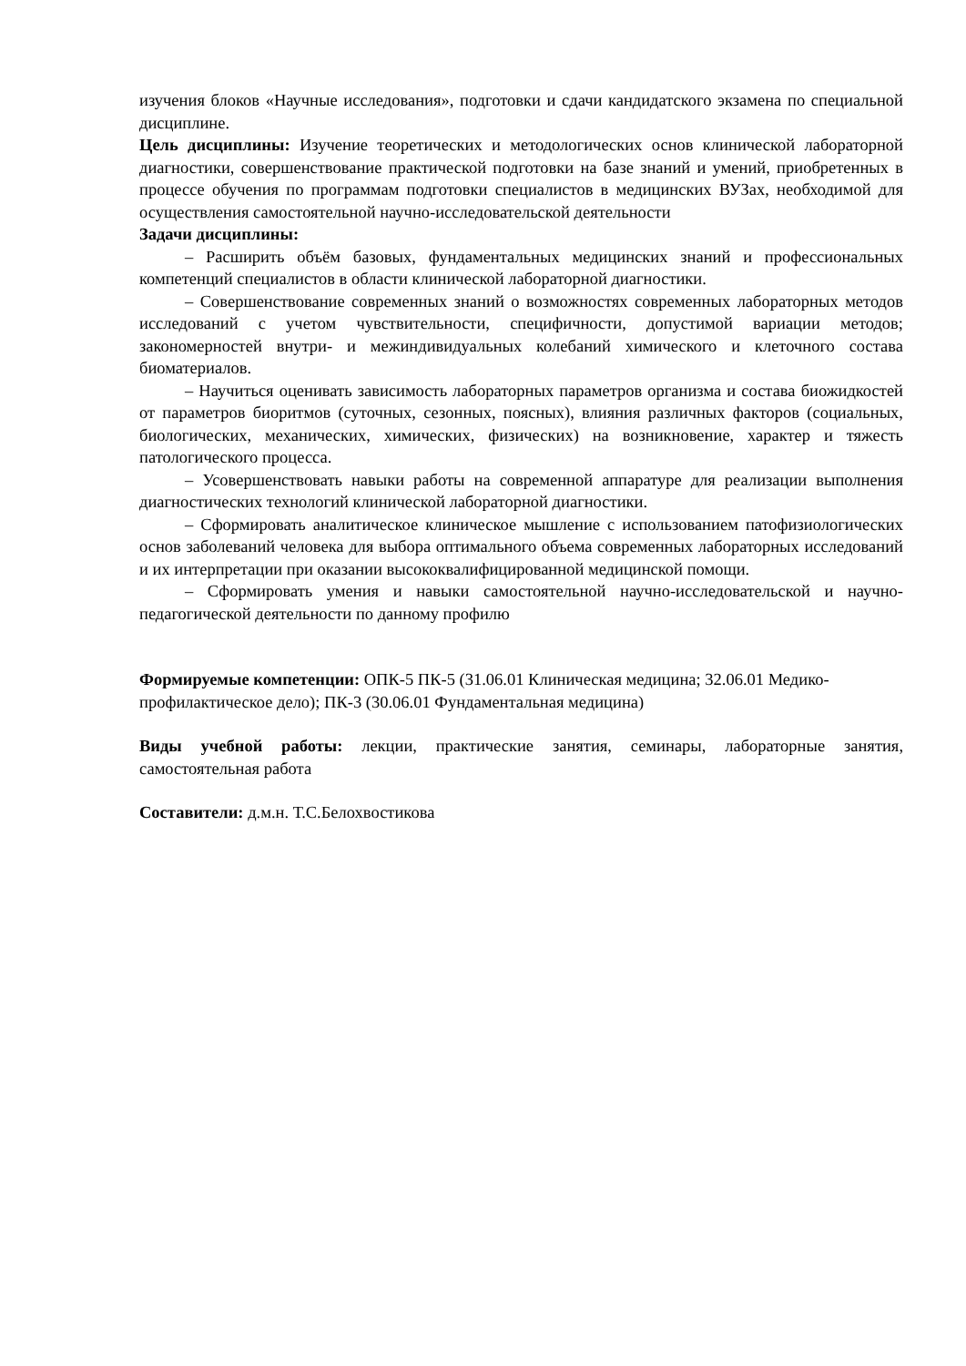изучения блоков «Научные исследования», подготовки и сдачи кандидатского экзамена по специальной дисциплине.
Цель дисциплины: Изучение теоретических и методологических основ клинической лабораторной диагностики, совершенствование практической подготовки на базе знаний и умений, приобретенных в процессе обучения по программам подготовки специалистов в медицинских ВУЗах, необходимой для осуществления самостоятельной научно-исследовательской деятельности
Задачи дисциплины:
– Расширить объём базовых, фундаментальных медицинских знаний и профессиональных компетенций специалистов в области клинической лабораторной диагностики.
– Совершенствование современных знаний о возможностях современных лабораторных методов исследований с учетом чувствительности, специфичности, допустимой вариации методов; закономерностей внутри- и межиндивидуальных колебаний химического и клеточного состава биоматериалов.
– Научиться оценивать зависимость лабораторных параметров организма и состава биожидкостей от параметров биоритмов (суточных, сезонных, поясных), влияния различных факторов (социальных, биологических, механических, химических, физических) на возникновение, характер и тяжесть патологического процесса.
– Усовершенствовать навыки работы на современной аппаратуре для реализации выполнения диагностических технологий клинической лабораторной диагностики.
– Сформировать аналитическое клиническое мышление с использованием патофизиологических основ заболеваний человека для выбора оптимального объема современных лабораторных исследований и их интерпретации при оказании высококвалифицированной медицинской помощи.
– Сформировать умения и навыки самостоятельной научно-исследовательской и научно-педагогической деятельности по данному профилю
Формируемые компетенции: ОПК-5 ПК-5 (31.06.01 Клиническая медицина; 32.06.01 Медико-профилактическое дело); ПК-3 (30.06.01 Фундаментальная медицина)
Виды учебной работы: лекции, практические занятия, семинары, лабораторные занятия, самостоятельная работа
Составители: д.м.н. Т.С.Белохвостикова